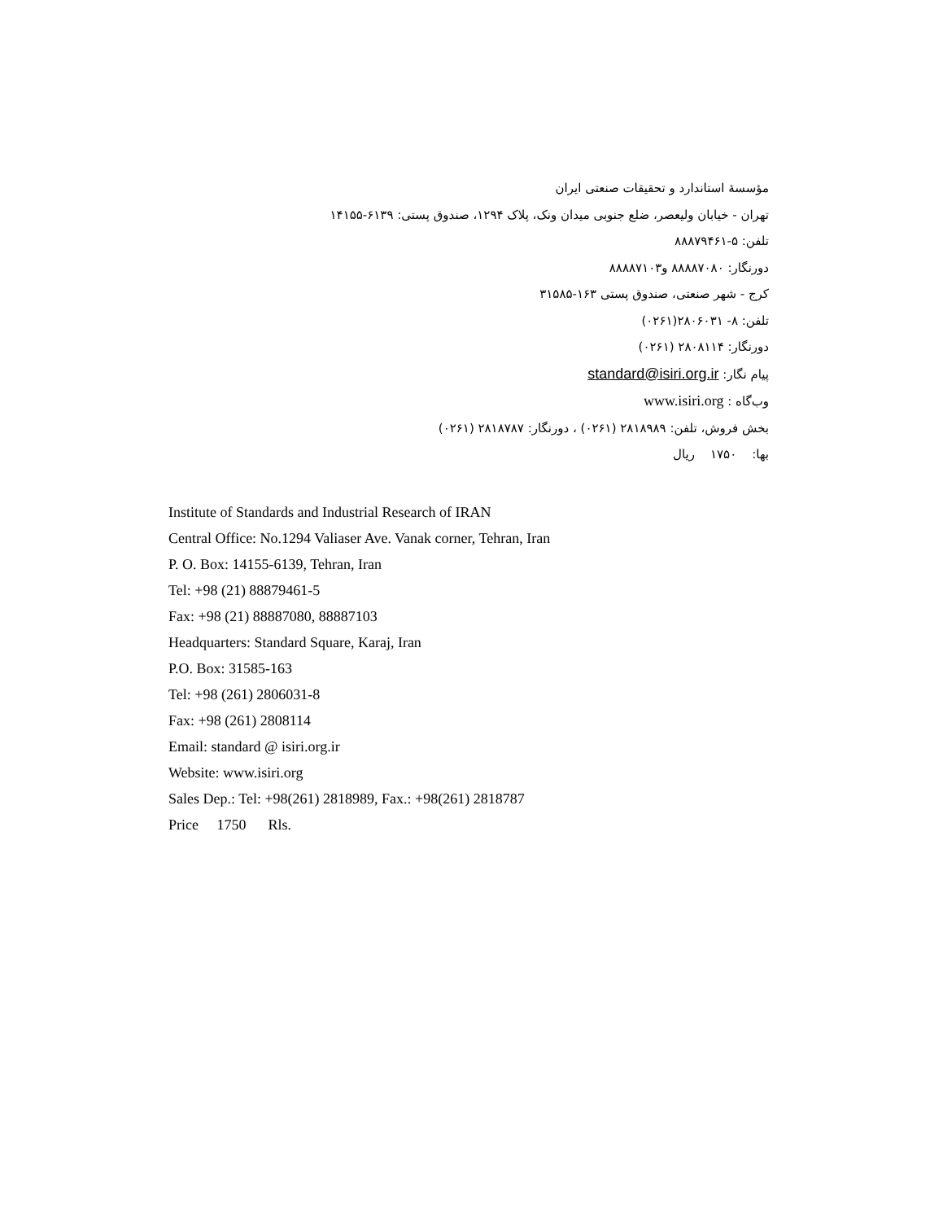مؤسسۀ استاندارد و تحقیقات صنعتی ایران
تهران - خیابان ولیعصر، ضلع جنوبی میدان ونک، پلاک ۱۲۹۴، صندوق پستی: ۶۱۳۹-۱۴۱۵۵
تلفن: ۵-۸۸۸۷۹۴۶۱
دورنگار: ۸۸۸۸۷۰۸۰ و۸۸۸۸۷۱۰۳
کرج - شهر صنعتی، صندوق پستی ۱۶۳-۳۱۵۸۵
تلفن: ۸- ۲۸۰۶۰۳۱(۰۲۶۱)
دورنگار: ۲۸۰۸۱۱۴ (۰۲۶۱)
پیام نگار: standard@isiri.org.ir
وب‌گاه : www.isiri.org
بخش فروش، تلفن: ۲۸۱۸۹۸۹ (۰۲۶۱) ، دورنگار: ۲۸۱۸۷۸۷ (۰۲۶۱)
بها: ۱۷۵۰ ریال
Institute of Standards and Industrial Research of IRAN
Central Office: No.1294 Valiaser Ave. Vanak corner, Tehran, Iran
P. O. Box: 14155-6139, Tehran, Iran
Tel: +98 (21) 88879461-5
Fax: +98 (21) 88887080, 88887103
Headquarters: Standard Square, Karaj, Iran
P.O. Box: 31585-163
Tel: +98 (261) 2806031-8
Fax: +98 (261) 2808114
Email: standard @ isiri.org.ir
Website: www.isiri.org
Sales Dep.: Tel: +98(261) 2818989, Fax.: +98(261) 2818787
Price 1750 Rls.